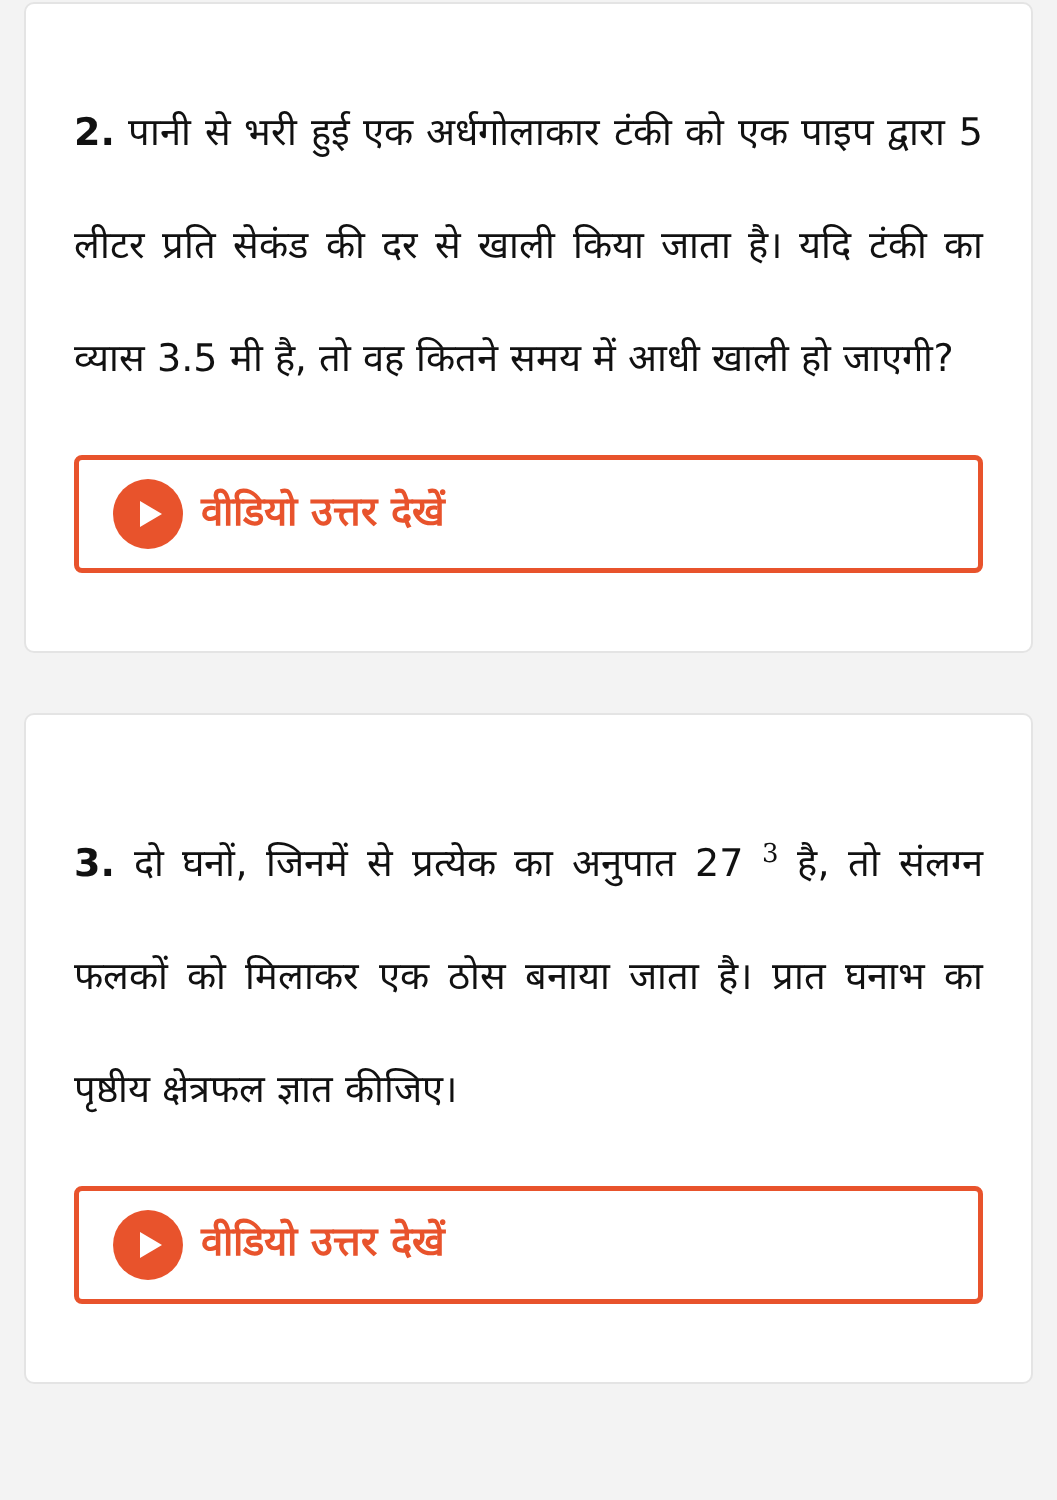2. पानी से भरी हुई एक अर्धगोलाकार टंकी को एक पाइप द्वारा 5 लीटर प्रति सेकंड की दर से खाली किया जाता है। यदि टंकी का व्यास 3.5 मी है, तो वह कितने समय में आधी खाली हो जाएगी?
वीडियो उत्तर देखें
3. दो घनों, जिनमें से प्रत्येक का अनुपात 27 <sup>3</sup> है, तो संलग्न फलकों को मिलाकर एक ठोस बनाया जाता है। प्रात घनाभ का पृष्ठीय क्षेत्रफल ज्ञात कीजिए।
वीडियो उत्तर देखें